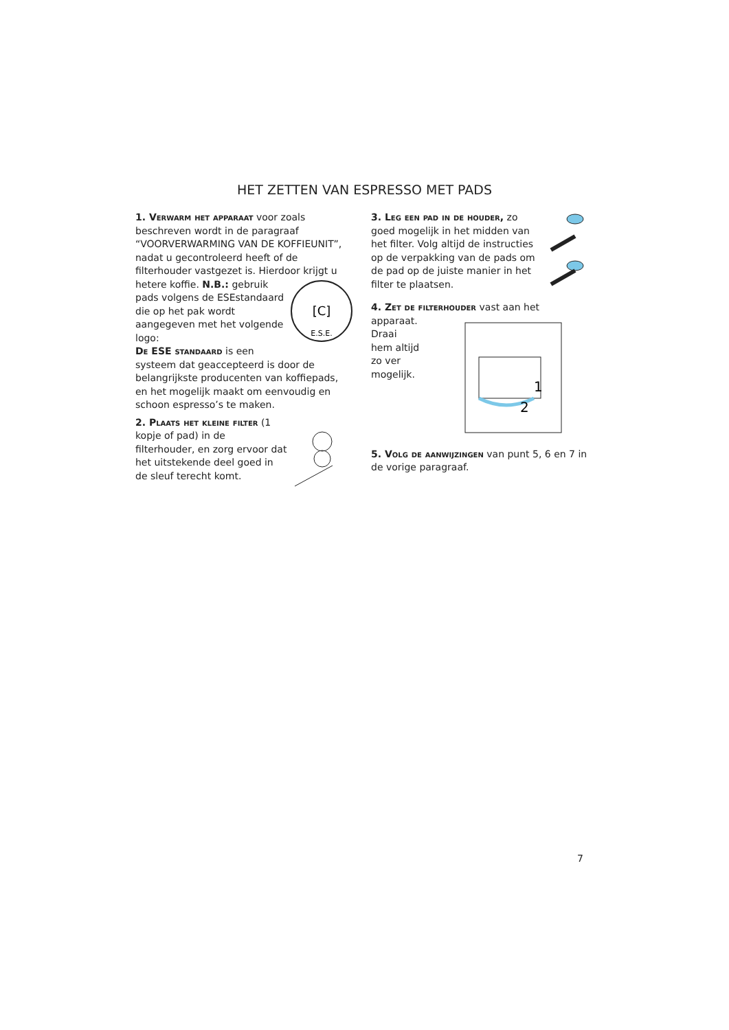HET ZETTEN VAN ESPRESSO MET PADS
1. Verwarm het apparaat voor zoals beschreven wordt in de paragraaf “VOORVERWARMING VAN DE KOFFIEUNIT”, nadat u gecontroleerd heeft of de filterhouder vastgezet is. Hierdoor krijgt u hetere koffie.
[C]
E.S.E.
N.B.: gebruik pads volgens de ESEstandaard die op het pak wordt aangegeven met het volgende logo:
De ESE standaard is een systeem dat geaccepteerd is door de belangrijkste producenten van koffiepads, en het mogelijk maakt om eenvoudig en schoon espresso’s te maken.
2. Plaats het kleine filter (1 kopje of pad) in de filterhouder, en zorg ervoor dat het uitstekende deel goed in de sleuf terecht komt.
3. Leg een pad in de houder, zo goed mogelijk in het midden van het filter. Volg altijd de instructies op de verpakking van de pads om de pad op de juiste manier in het filter te plaatsen.
4. Zet de filterhouder vast aan het apparaat.
1
2
Draai hem altijd zo ver mogelijk.
5. Volg de aanwijzingen van punt 5, 6 en 7 in de vorige paragraaf.
7